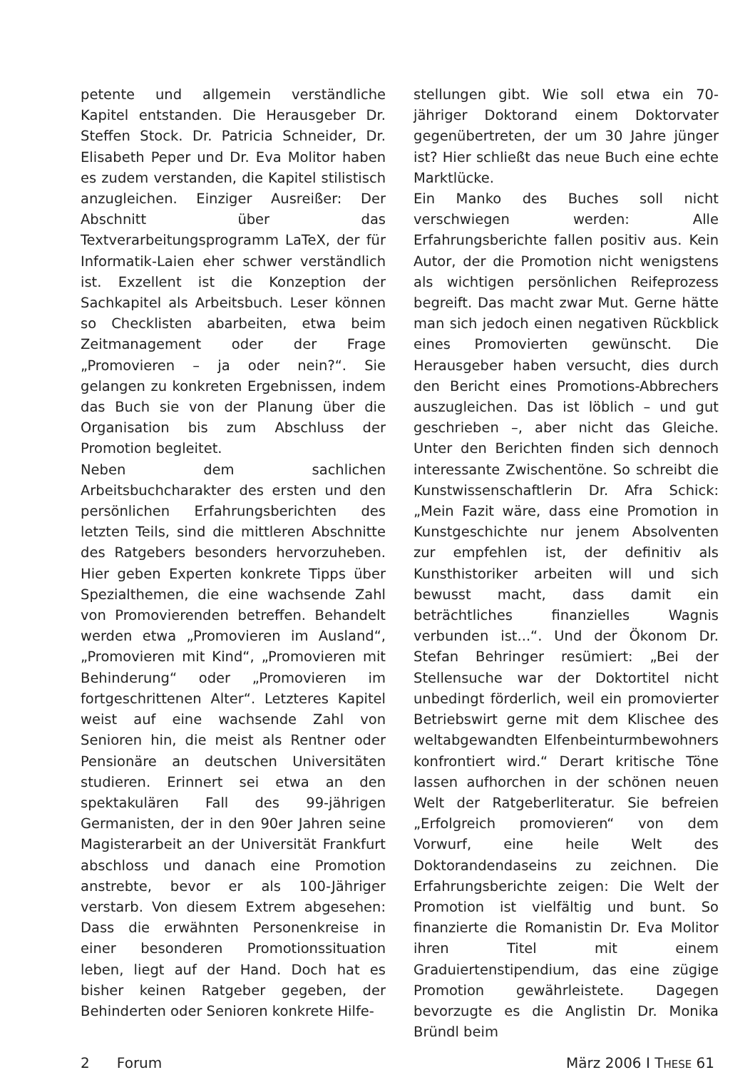petente und allgemein verständliche Kapitel entstanden. Die Herausgeber Dr. Steffen Stock. Dr. Patricia Schneider, Dr. Elisabeth Peper und Dr. Eva Molitor haben es zudem verstanden, die Kapitel stilistisch anzugleichen. Einziger Ausreißer: Der Abschnitt über das Textverarbeitungsprogramm LaTeX, der für Informatik-Laien eher schwer verständlich ist. Exzellent ist die Konzeption der Sachkapitel als Arbeitsbuch. Leser können so Checklisten abarbeiten, etwa beim Zeitmanagement oder der Frage „Promovieren – ja oder nein?“. Sie gelangen zu konkreten Ergebnissen, indem das Buch sie von der Planung über die Organisation bis zum Abschluss der Promotion begleitet.
Neben dem sachlichen Arbeitsbuchcharakter des ersten und den persönlichen Erfahrungsberichten des letzten Teils, sind die mittleren Abschnitte des Ratgebers besonders hervorzuheben. Hier geben Experten konkrete Tipps über Spezialthemen, die eine wachsende Zahl von Promovierenden betreffen. Behandelt werden etwa „Promovieren im Ausland“, „Promovieren mit Kind“, „Promovieren mit Behinderung“ oder „Promovieren im fortgeschrittenen Alter“. Letzteres Kapitel weist auf eine wachsende Zahl von Senioren hin, die meist als Rentner oder Pensionäre an deutschen Universitäten studieren. Erinnert sei etwa an den spektakulären Fall des 99-jährigen Germanisten, der in den 90er Jahren seine Magisterarbeit an der Universität Frankfurt abschloss und danach eine Promotion anstrebte, bevor er als 100-Jähriger verstarb. Von diesem Extrem abgesehen: Dass die erwähnten Personenkreise in einer besonderen Promotionssituation leben, liegt auf der Hand. Doch hat es bisher keinen Ratgeber gegeben, der Behinderten oder Senioren konkrete Hilfe-
stellungen gibt. Wie soll etwa ein 70-jähriger Doktorand einem Doktorvater gegenübertreten, der um 30 Jahre jünger ist? Hier schließt das neue Buch eine echte Marktlücke.
Ein Manko des Buches soll nicht verschwiegen werden: Alle Erfahrungsberichte fallen positiv aus. Kein Autor, der die Promotion nicht wenigstens als wichtigen persönlichen Reifeprozess begreift. Das macht zwar Mut. Gerne hätte man sich jedoch einen negativen Rückblick eines Promovierten gewünscht. Die Herausgeber haben versucht, dies durch den Bericht eines Promotions-Abbrechers auszugleichen. Das ist löblich – und gut geschrieben –, aber nicht das Gleiche. Unter den Berichten finden sich dennoch interessante Zwischentöne. So schreibt die Kunstwissenschaftlerin Dr. Afra Schick: „Mein Fazit wäre, dass eine Promotion in Kunstgeschichte nur jenem Absolventen zur empfehlen ist, der definitiv als Kunsthistoriker arbeiten will und sich bewusst macht, dass damit ein beträchtliches finanzielles Wagnis verbunden ist...“. Und der Ökonom Dr. Stefan Behringer resümiert: „Bei der Stellensuche war der Doktortitel nicht unbedingt förderlich, weil ein promovierter Betriebswirt gerne mit dem Klischee des weltabgewandten Elfenbeinturmbewohners konfrontiert wird.“ Derart kritische Töne lassen aufhorchen in der schönen neuen Welt der Ratgeberliteratur. Sie befreien „Erfolgreich promovieren“ von dem Vorwurf, eine heile Welt des Doktorandendaseins zu zeichnen. Die Erfahrungsberichte zeigen: Die Welt der Promotion ist vielfältig und bunt. So finanzierte die Romanistin Dr. Eva Molitor ihren Titel mit einem Graduiertenstipendium, das eine zügige Promotion gewährleistete. Dagegen bevorzugte es die Anglistin Dr. Monika Bründl beim
2 Forum März 2006 I THESE 61